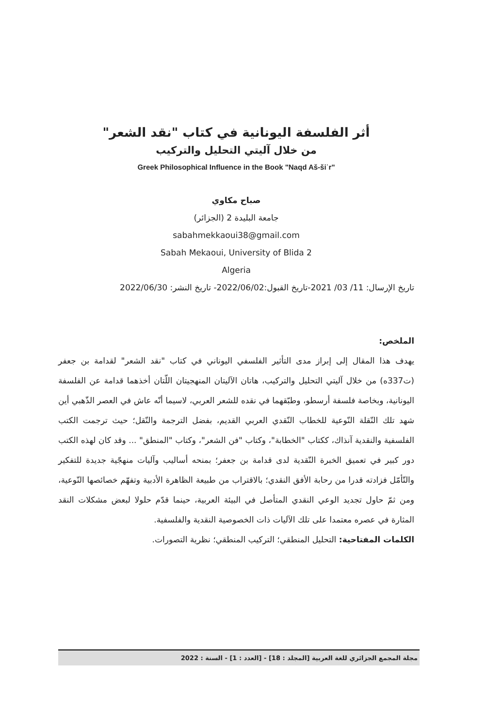أثر الفلسفة اليونانية في كتاب "نقد الشعر"
من خلال آليتي التحليل والتركيب
Greek Philosophical Influence in the Book "Naqd Aš-šiʿr"
صباح مكاوي
جامعة البليدة 2 (الجزائر)
sabahmekkaoui38@gmail.com
Sabah Mekaoui, University of Blida 2
Algeria
تاريخ الإرسال: 11/ 03/ 2021-تاريخ القبول:2022/06/02- تاريخ النشر: 2022/06/30
الملخص:
يهدف هذا المقال إلى إبراز مدى التأثير الفلسفي اليوناني في كتاب "نقد الشعر" لقدامة بن جعفر (ت337ه) من خلال آليتي التحليل والتركيب، هاتان الآليتان المنهجيتان اللّتان أخذهما قدامة عن الفلسفة اليونانية، وبخاصة فلسفة أرسطو، وطبّقهما في نقده للشعر العربي، لاسيما أنّه عاش في العصر الذّهبي أين شهد تلك النّقلة النّوعية للخطاب النّقدي العربي القديم، بفضل الترجمة والنّقل؛ حيث ترجمت الكتب الفلسفية والنقدية آنذاك، ككتاب "الخطابة"، وكتاب "فن الشعر"، وكتاب "المنطق" ... وقد كان لهذه الكتب دور كبير في تعميق الخبرة النّقدية لدى قدامة بن جعفر؛ بمنحه أساليب وآليات منهجّية جديدة للتفكير والتّأمّل فزادته قدرا من رحابة الأفق النقدي؛ بالاقتراب من طبيعة الظاهرة الأدبية وتفهّم خصائصها النّوعية، ومن ثمّ حاول تجديد الوعي النقدي المتأصل في البيئة العربية، حينما قدّم حلولا لبعض مشكلات النقد المثارة في عصره معتمدا على تلك الآليات ذات الخصوصية النقدية والفلسفية.
الكلمات المفتاحية: التحليل المنطقي؛ التركيب المنطقي؛ نظرية التصورات.
مجلة المجمع الجزائري للغة العربية [المجلد : 18] - [العدد : 1] - السنة : 2022